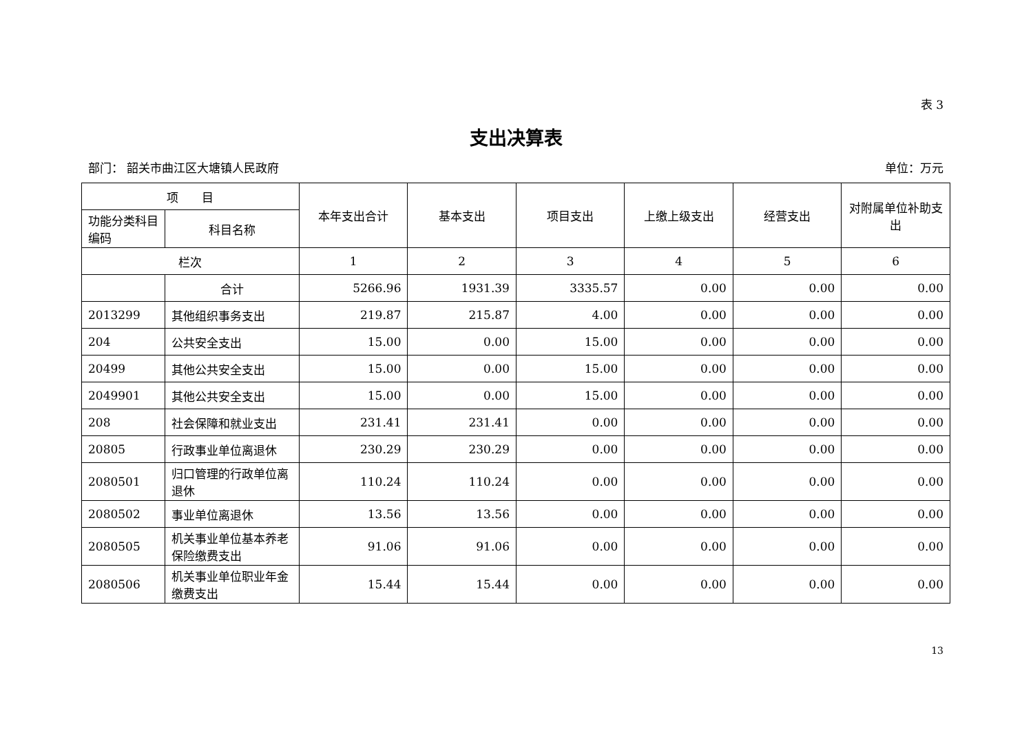表 3
支出决算表
部门： 韶关市曲江区大塘镇人民政府 单位：万元
| 项 目 | | 本年支出合计 | 基本支出 | 项目支出 | 上缴上级支出 | 经营支出 | 对附属单位补助支出 |
| --- | --- | --- | --- | --- | --- | --- | --- |
| 功能分类科目编码 | 科目名称 | | | | | | |
| 栏次 | | 1 | 2 | 3 | 4 | 5 | 6 |
| | 合计 | 5266.96 | 1931.39 | 3335.57 | 0.00 | 0.00 | 0.00 |
| 2013299 | 其他组织事务支出 | 219.87 | 215.87 | 4.00 | 0.00 | 0.00 | 0.00 |
| 204 | 公共安全支出 | 15.00 | 0.00 | 15.00 | 0.00 | 0.00 | 0.00 |
| 20499 | 其他公共安全支出 | 15.00 | 0.00 | 15.00 | 0.00 | 0.00 | 0.00 |
| 2049901 | 其他公共安全支出 | 15.00 | 0.00 | 15.00 | 0.00 | 0.00 | 0.00 |
| 208 | 社会保障和就业支出 | 231.41 | 231.41 | 0.00 | 0.00 | 0.00 | 0.00 |
| 20805 | 行政事业单位离退休 | 230.29 | 230.29 | 0.00 | 0.00 | 0.00 | 0.00 |
| 2080501 | 归口管理的行政单位离退休 | 110.24 | 110.24 | 0.00 | 0.00 | 0.00 | 0.00 |
| 2080502 | 事业单位离退休 | 13.56 | 13.56 | 0.00 | 0.00 | 0.00 | 0.00 |
| 2080505 | 机关事业单位基本养老保险缴费支出 | 91.06 | 91.06 | 0.00 | 0.00 | 0.00 | 0.00 |
| 2080506 | 机关事业单位职业年金缴费支出 | 15.44 | 15.44 | 0.00 | 0.00 | 0.00 | 0.00 |
13